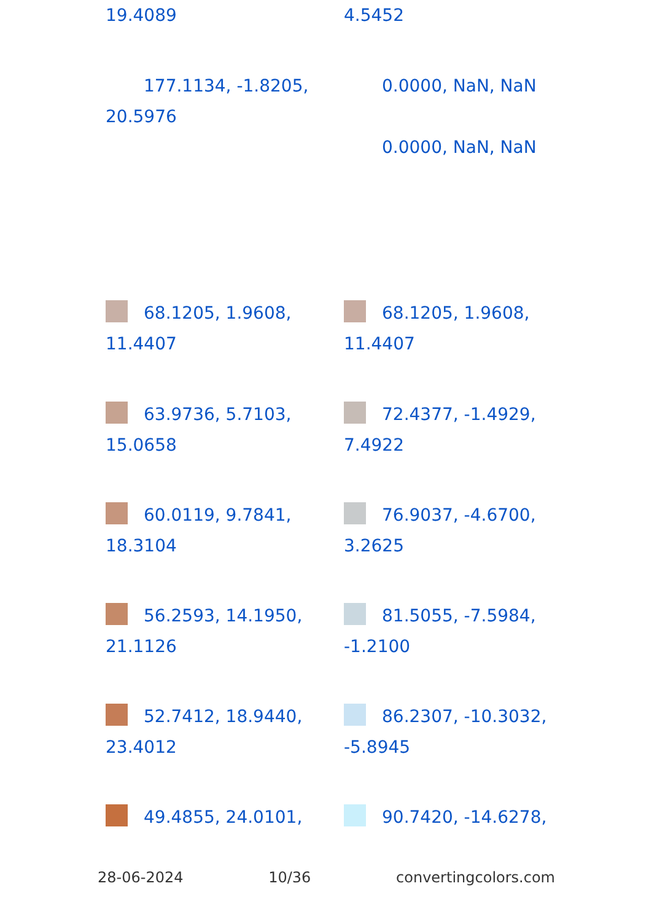19.4089 4.5452
177.1134, -1.8205,
20.5976
0.0000, NaN, NaN
0.0000, NaN, NaN
68.1205, 1.9608,
11.4407
68.1205, 1.9608,
11.4407
63.9736, 5.7103,
15.0658
72.4377, -1.4929,
7.4922
60.0119, 9.7841,
18.3104
76.9037, -4.6700,
3.2625
56.2593, 14.1950,
21.1126
81.5055, -7.5984,
-1.2100
52.7412, 18.9440,
23.4012
86.2307, -10.3032,
-5.8945
49.4855, 24.0101, 90.7420, -14.6278,
28-06-2024 10/36 convertingcolors.com